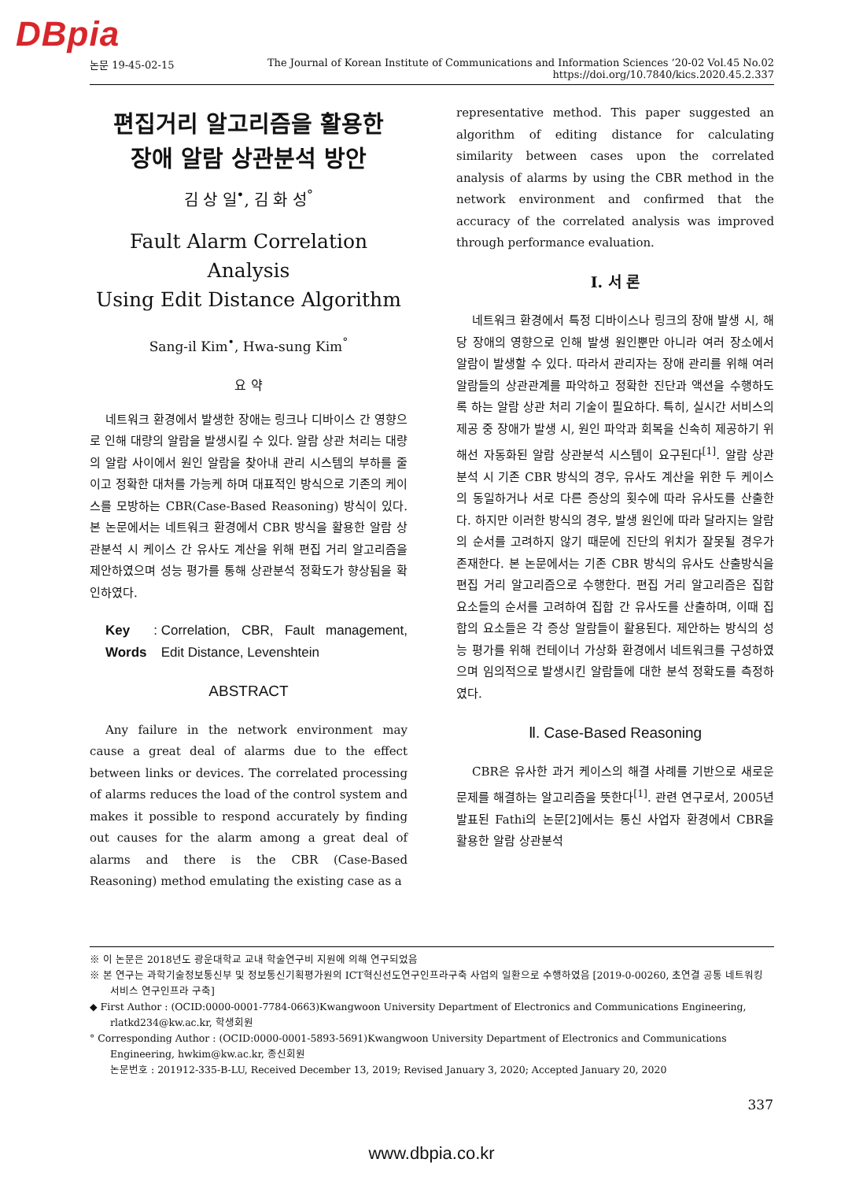DBpia
논문 19-45-02-15 The Journal of Korean Institute of Communications and Information Sciences ’20-02 Vol.45 No.02
https://doi.org/10.7840/kics.2020.45.2.337
편집거리 알고리즘을 활용한
장애 알람 상관분석 방안
김 상 일<sup>•</sup>, 김 화 성<sup>°</sup>
Fault Alarm Correlation Analysis
Using Edit Distance Algorithm
Sang-il Kim<sup>•</sup>, Hwa-sung Kim<sup>°</sup>
요 약
네트워크 환경에서 발생한 장애는 링크나 디바이스 간 영향으로 인해 대량의 알람을 발생시킬 수 있다. 알람 상관 처리는 대량의 알람 사이에서 원인 알람을 찾아내 관리 시스템의 부하를 줄이고 정확한 대처를 가능케 하며 대표적인 방식으로 기존의 케이스를 모방하는 CBR(Case-Based Reasoning) 방식이 있다. 본 논문에서는 네트워크 환경에서 CBR 방식을 활용한 알람 상관분석 시 케이스 간 유사도 계산을 위해 편집 거리 알고리즘을 제안하였으며 성능 평가를 통해 상관분석 정확도가 향상됨을 확인하였다.
Key Words : Correlation, CBR, Fault management, Edit Distance, Levenshtein
ABSTRACT
Any failure in the network environment may cause a great deal of alarms due to the effect between links or devices. The correlated processing of alarms reduces the load of the control system and makes it possible to respond accurately by finding out causes for the alarm among a great deal of alarms and there is the CBR (Case-Based Reasoning) method emulating the existing case as a
representative method. This paper suggested an algorithm of editing distance for calculating similarity between cases upon the correlated analysis of alarms by using the CBR method in the network environment and confirmed that the accuracy of the correlated analysis was improved through performance evaluation.
Ⅰ. 서 론
네트워크 환경에서 특정 디바이스나 링크의 장애 발생 시, 해당 장애의 영향으로 인해 발생 원인뿐만 아니라 여러 장소에서 알람이 발생할 수 있다. 따라서 관리자는 장애 관리를 위해 여러 알람들의 상관관계를 파악하고 정확한 진단과 액션을 수행하도록 하는 알람 상관 처리 기술이 필요하다. 특히, 실시간 서비스의 제공 중 장애가 발생 시, 원인 파악과 회복을 신속히 제공하기 위해선 자동화된 알람 상관분석 시스템이 요구된다<sup>[1]</sup>. 알람 상관분석 시 기존 CBR 방식의 경우, 유사도 계산을 위한 두 케이스의 동일하거나 서로 다른 증상의 횟수에 따라 유사도를 산출한다. 하지만 이러한 방식의 경우, 발생 원인에 따라 달라지는 알람의 순서를 고려하지 않기 때문에 진단의 위치가 잘못될 경우가 존재한다. 본 논문에서는 기존 CBR 방식의 유사도 산출방식을 편집 거리 알고리즘으로 수행한다. 편집 거리 알고리즘은 집합 요소들의 순서를 고려하여 집합 간 유사도를 산출하며, 이때 집합의 요소들은 각 증상 알람들이 활용된다. 제안하는 방식의 성능 평가를 위해 컨테이너 가상화 환경에서 네트워크를 구성하였으며 임의적으로 발생시킨 알람들에 대한 분석 정확도를 측정하였다.
Ⅱ. Case-Based Reasoning
CBR은 유사한 과거 케이스의 해결 사례를 기반으로 새로운 문제를 해결하는 알고리즘을 뜻한다<sup>[1]</sup>. 관련 연구로서, 2005년 발표된 Fathi의 논문[2]에서는 통신 사업자 환경에서 CBR을 활용한 알람 상관분석
※ 이 논문은 2018년도 광운대학교 교내 학술연구비 지원에 의해 연구되었음
※ 본 연구는 과학기술정보통신부 및 정보통신기획평가원의 ICT혁신선도연구인프라구축 사업의 일환으로 수행하였음 [2019-0-00260, 초연결 공통 네트워킹 서비스 연구인프라 구축]
◆ First Author : (OCID:0000-0001-7784-0663)Kwangwoon University Department of Electronics and Communications Engineering, rlatkd234@kw.ac.kr, 학생회원
° Corresponding Author : (OCID:0000-0001-5893-5691)Kwangwoon University Department of Electronics and Communications Engineering, hwkim@kw.ac.kr, 종신회원
논문번호 : 201912-335-B-LU, Received December 13, 2019; Revised January 3, 2020; Accepted January 20, 2020
337
www.dbpia.co.kr